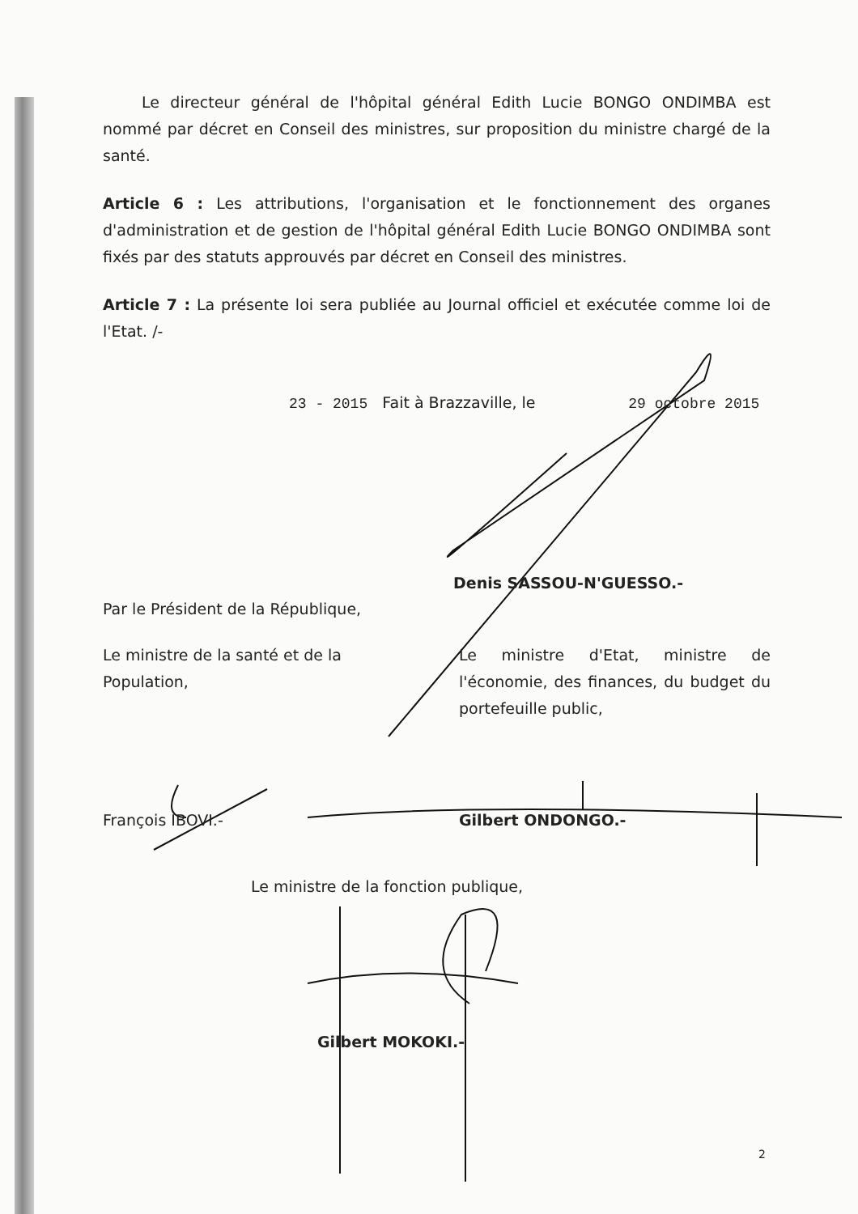Le directeur général de l'hôpital général Edith Lucie BONGO ONDIMBA est nommé par décret en Conseil des ministres, sur proposition du ministre chargé de la santé.
Article 6 : Les attributions, l'organisation et le fonctionnement des organes d'administration et de gestion de l'hôpital général Edith Lucie BONGO ONDIMBA sont fixés par des statuts approuvés par décret en Conseil des ministres.
Article 7 : La présente loi sera publiée au Journal officiel et exécutée comme loi de l'Etat. /-
23 - 2015 Fait à Brazzaville, le 29 octobre 2015
Denis SASSOU-N'GUESSO.-
Par le Président de la République,
Le ministre de la santé et de la Population,
Le ministre d'Etat, ministre de l'économie, des finances, du budget du portefeuille public,
François IBOVI.- Gilbert ONDONGO.-
Le ministre de la fonction publique,
Gilbert MOKOKI.-
2